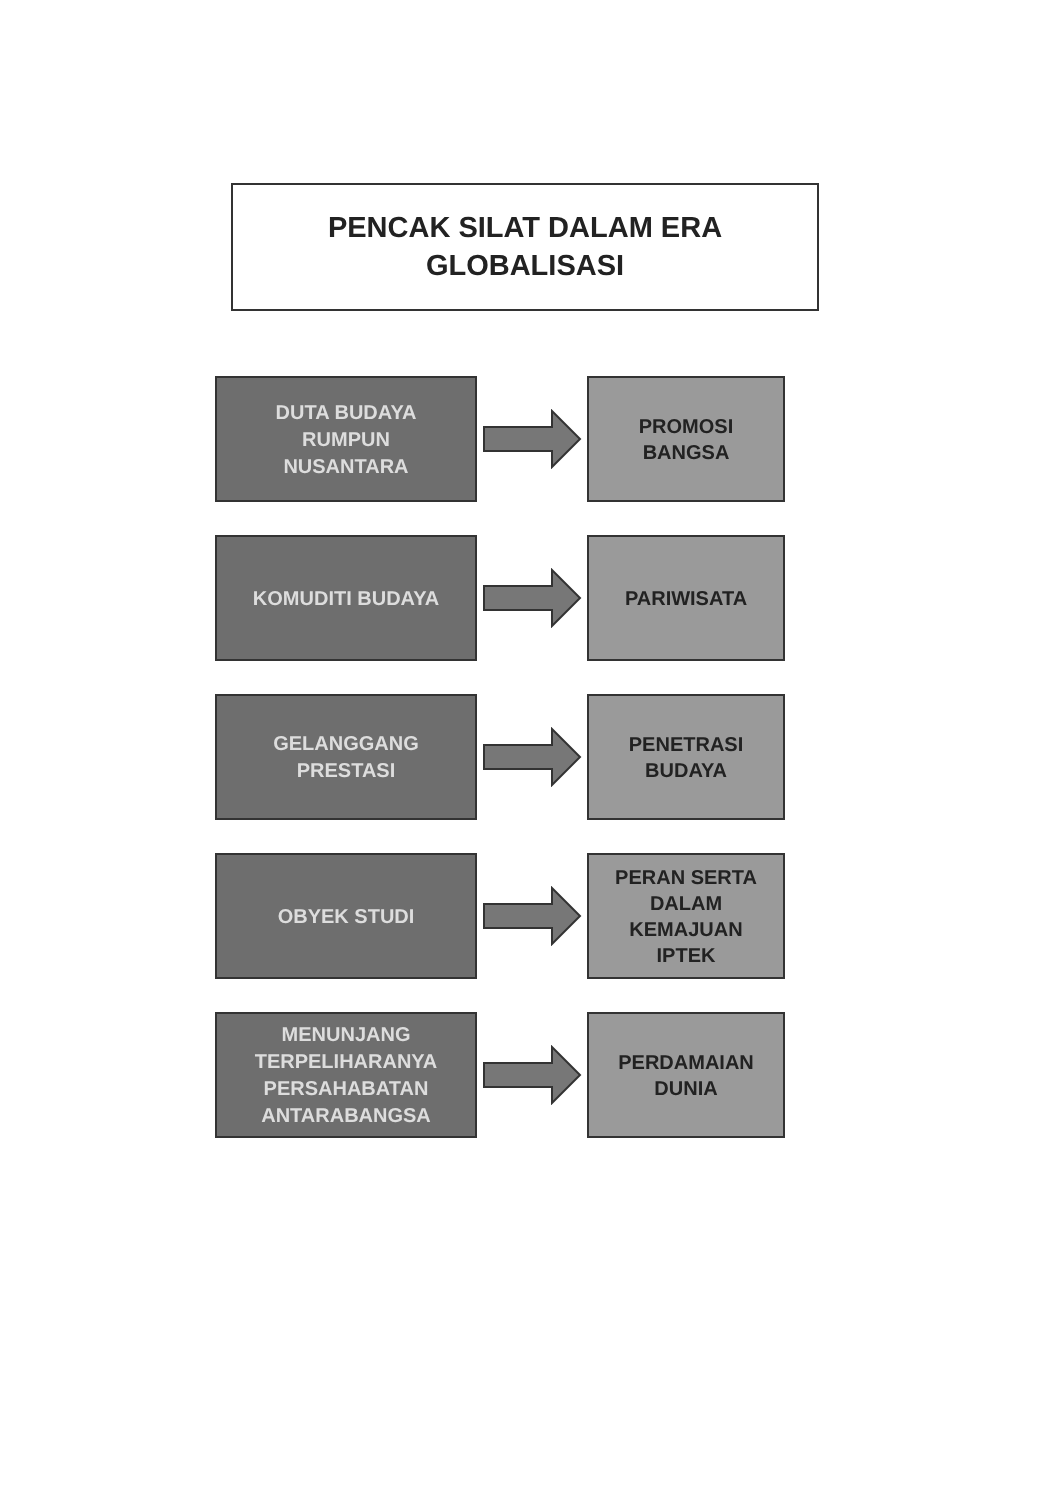PENCAK SILAT DALAM ERA
GLOBALISASI
DUTA BUDAYA
RUMPUN
NUSANTARA
PROMOSI
BANGSA
KOMUDITI BUDAYA
PARIWISATA
GELANGGANG
PRESTASI
PENETRASI
BUDAYA
OBYEK STUDI
PERAN SERTA
DALAM
KEMAJUAN
IPTEK
MENUNJANG
TERPELIHARANYA
PERSAHABATAN
ANTARABANGSA
PERDAMAIAN
DUNIA